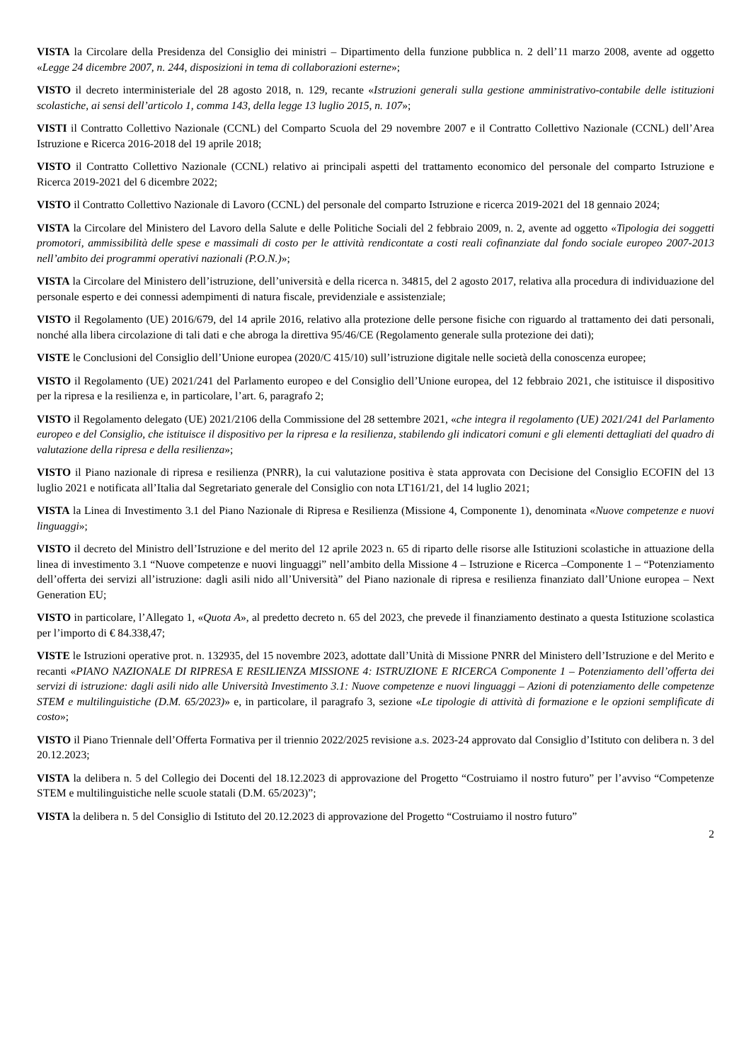VISTA la Circolare della Presidenza del Consiglio dei ministri – Dipartimento della funzione pubblica n. 2 dell’11 marzo 2008, avente ad oggetto «Legge 24 dicembre 2007, n. 244, disposizioni in tema di collaborazioni esterne»;
VISTO il decreto interministeriale del 28 agosto 2018, n. 129, recante «Istruzioni generali sulla gestione amministrativo-contabile delle istituzioni scolastiche, ai sensi dell’articolo 1, comma 143, della legge 13 luglio 2015, n. 107»;
VISTI il Contratto Collettivo Nazionale (CCNL) del Comparto Scuola del 29 novembre 2007 e il Contratto Collettivo Nazionale (CCNL) dell’Area Istruzione e Ricerca 2016-2018 del 19 aprile 2018;
VISTO il Contratto Collettivo Nazionale (CCNL) relativo ai principali aspetti del trattamento economico del personale del comparto Istruzione e Ricerca 2019-2021 del 6 dicembre 2022;
VISTO il Contratto Collettivo Nazionale di Lavoro (CCNL) del personale del comparto Istruzione e ricerca 2019-2021 del 18 gennaio 2024;
VISTA la Circolare del Ministero del Lavoro della Salute e delle Politiche Sociali del 2 febbraio 2009, n. 2, avente ad oggetto «Tipologia dei soggetti promotori, ammissibilità delle spese e massimali di costo per le attività rendicontate a costi reali cofinanziate dal fondo sociale europeo 2007-2013 nell’ambito dei programmi operativi nazionali (P.O.N.)»;
VISTA la Circolare del Ministero dell’istruzione, dell’università e della ricerca n. 34815, del 2 agosto 2017, relativa alla procedura di individuazione del personale esperto e dei connessi adempimenti di natura fiscale, previdenziale e assistenziale;
VISTO il Regolamento (UE) 2016/679, del 14 aprile 2016, relativo alla protezione delle persone fisiche con riguardo al trattamento dei dati personali, nonché alla libera circolazione di tali dati e che abroga la direttiva 95/46/CE (Regolamento generale sulla protezione dei dati);
VISTE le Conclusioni del Consiglio dell’Unione europea (2020/C 415/10) sull’istruzione digitale nelle società della conoscenza europee;
VISTO il Regolamento (UE) 2021/241 del Parlamento europeo e del Consiglio dell’Unione europea, del 12 febbraio 2021, che istituisce il dispositivo per la ripresa e la resilienza e, in particolare, l’art. 6, paragrafo 2;
VISTO il Regolamento delegato (UE) 2021/2106 della Commissione del 28 settembre 2021, «che integra il regolamento (UE) 2021/241 del Parlamento europeo e del Consiglio, che istituisce il dispositivo per la ripresa e la resilienza, stabilendo gli indicatori comuni e gli elementi dettagliati del quadro di valutazione della ripresa e della resilienza»;
VISTO il Piano nazionale di ripresa e resilienza (PNRR), la cui valutazione positiva è stata approvata con Decisione del Consiglio ECOFIN del 13 luglio 2021 e notificata all’Italia dal Segretariato generale del Consiglio con nota LT161/21, del 14 luglio 2021;
VISTA la Linea di Investimento 3.1 del Piano Nazionale di Ripresa e Resilienza (Missione 4, Componente 1), denominata «Nuove competenze e nuovi linguaggi»;
VISTO il decreto del Ministro dell’Istruzione e del merito del 12 aprile 2023 n. 65 di riparto delle risorse alle Istituzioni scolastiche in attuazione della linea di investimento 3.1 “Nuove competenze e nuovi linguaggi” nell’ambito della Missione 4 – Istruzione e Ricerca –Componente 1 – “Potenziamento dell’offerta dei servizi all’istruzione: dagli asili nido all’Università” del Piano nazionale di ripresa e resilienza finanziato dall’Unione europea – Next Generation EU;
VISTO in particolare, l’Allegato 1, «Quota A», al predetto decreto n. 65 del 2023, che prevede il finanziamento destinato a questa Istituzione scolastica per l’importo di € 84.338,47;
VISTE le Istruzioni operative prot. n. 132935, del 15 novembre 2023, adottate dall’Unità di Missione PNRR del Ministero dell’Istruzione e del Merito e recanti «PIANO NAZIONALE DI RIPRESA E RESILIENZA MISSIONE 4: ISTRUZIONE E RICERCA Componente 1 – Potenziamento dell’offerta dei servizi di istruzione: dagli asili nido alle Università Investimento 3.1: Nuove competenze e nuovi linguaggi – Azioni di potenziamento delle competenze STEM e multilinguistiche (D.M. 65/2023)» e, in particolare, il paragrafo 3, sezione «Le tipologie di attività di formazione e le opzioni semplificate di costo»;
VISTO il Piano Triennale dell’Offerta Formativa per il triennio 2022/2025 revisione a.s. 2023-24 approvato dal Consiglio d’Istituto con delibera n. 3 del 20.12.2023;
VISTA la delibera n. 5 del Collegio dei Docenti del 18.12.2023 di approvazione del Progetto “Costruiamo il nostro futuro” per l’avviso “Competenze STEM e multilinguistiche nelle scuole statali (D.M. 65/2023)”;
VISTA la delibera n. 5 del Consiglio di Istituto del 20.12.2023 di approvazione del Progetto “Costruiamo il nostro futuro”
2